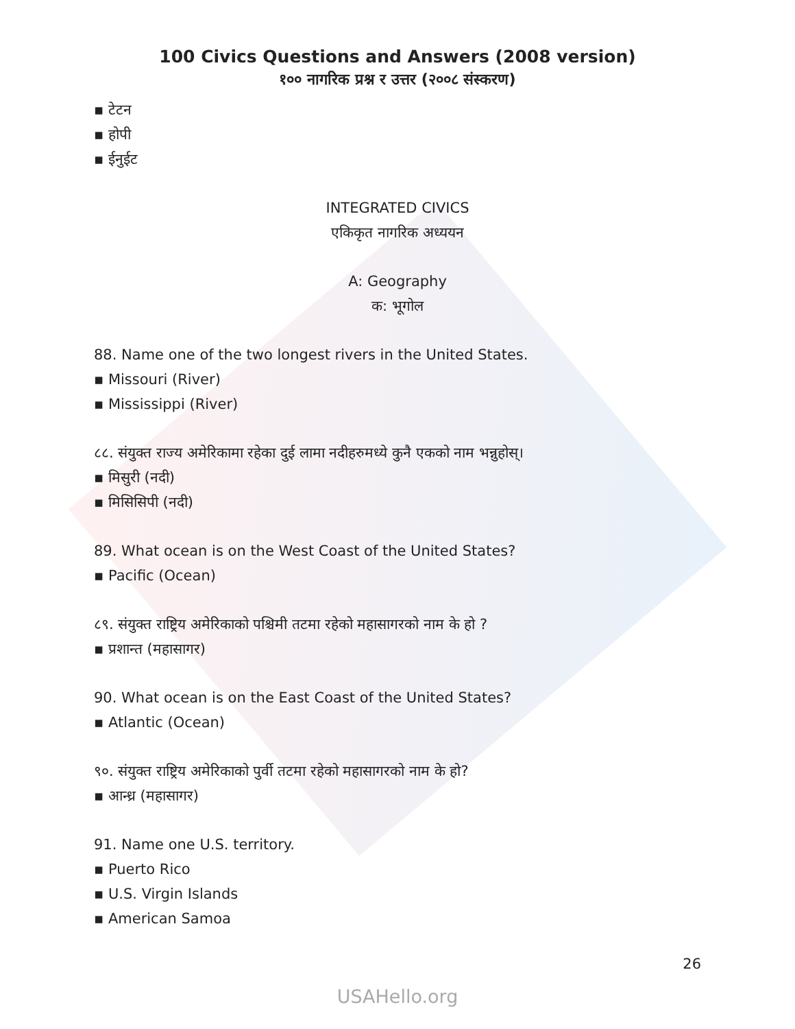100 Civics Questions and Answers (2008 version)
१०० नागरिक प्रश्न र उत्तर (२००८ संस्करण)
▪ टेटन
▪ होपी
▪ ईनुईट
INTEGRATED CIVICS
एकिकृत नागरिक अध्ययन
A: Geography
क: भूगोल
88. Name one of the two longest rivers in the United States.
▪ Missouri (River)
▪ Mississippi (River)
८८. संयुक्त राज्य अमेरिकामा रहेका दुई लामा नदीहरुमध्ये कुनै एकको नाम भन्नुहोस्।
▪ मिसुरी (नदी)
▪ मिसिसिपी (नदी)
89. What ocean is on the West Coast of the United States?
▪ Pacific (Ocean)
८९. संयुक्त राष्ट्रिय अमेरिकाको पश्चिमी तटमा रहेको महासागरको नाम के हो ?
▪ प्रशान्त (महासागर)
90. What ocean is on the East Coast of the United States?
▪ Atlantic (Ocean)
९०. संयुक्त राष्ट्रिय अमेरिकाको पुर्वी तटमा रहेको महासागरको नाम के हो?
▪ आन्ध्र (महासागर)
91. Name one U.S. territory.
▪ Puerto Rico
▪ U.S. Virgin Islands
▪ American Samoa
26
USAHello.org